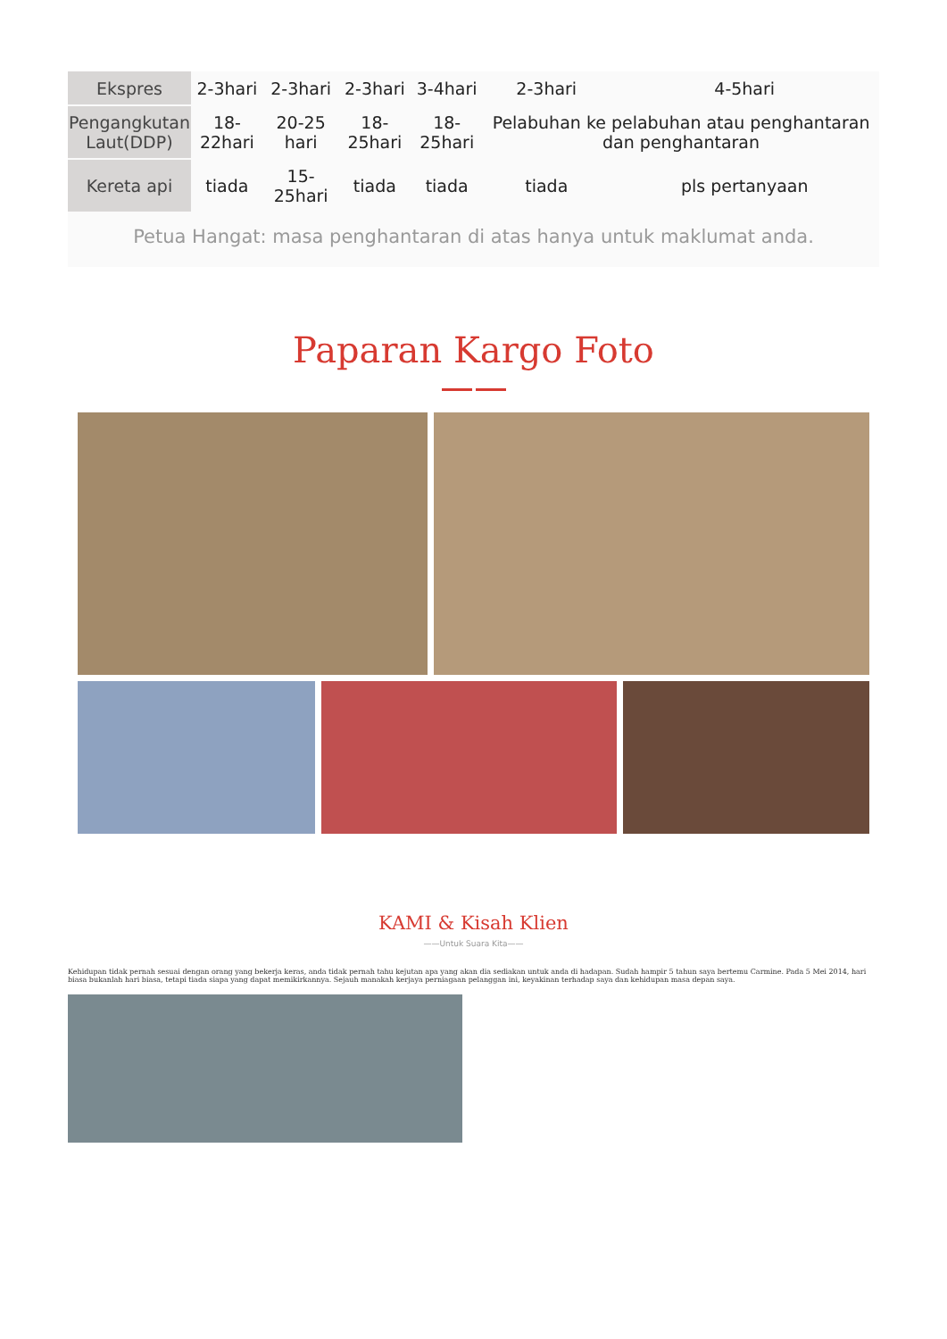| Ekspres | 2-3hari | 2-3hari | 2-3hari | 3-4hari | 2-3hari | 4-5hari |
| Pengangkutan Laut(DDP) | 18-22hari | 20-25 hari | 18-25hari | 18-25hari | Pelabuhan ke pelabuhan atau penghantaran dan penghantaran | |
| Kereta api | tiada | 15-25hari | tiada | tiada | tiada | pls pertanyaan |
Petua Hangat: masa penghantaran di atas hanya untuk maklumat anda.
Paparan Kargo Foto
KAMI & Kisah Klien
——Untuk Suara Kita——
Kehidupan tidak pernah sesuai dengan orang yang bekerja keras, anda tidak pernah tahu kejutan apa yang akan dia sediakan untuk anda di hadapan. Sudah hampir 5 tahun saya bertemu Carmine. Pada 5 Mei 2014, hari biasa bukanlah hari biasa, tetapi tiada siapa yang dapat memikirkannya. Sejauh manakah kerjaya perniagaan pelanggan ini, keyakinan terhadap saya dan kehidupan masa depan saya.